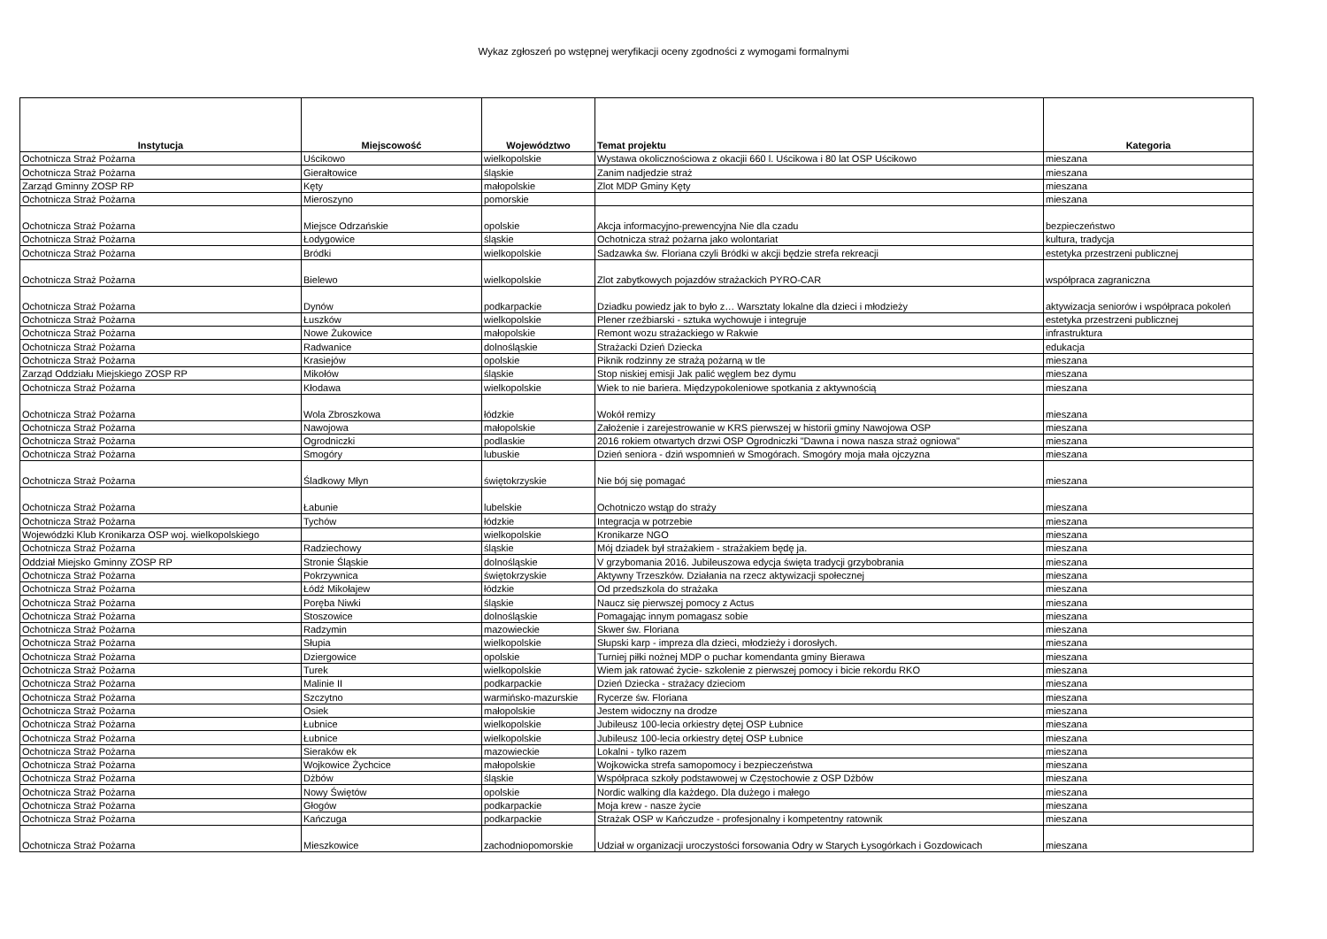Wykaz zgłoszeń po wstępnej weryfikacji oceny zgodności z wymogami formalnymi
| Instytucja | Miejscowość | Województwo | Temat projektu | Kategoria |
| --- | --- | --- | --- | --- |
| Ochotnicza Straż Pożarna | Uścikowo | wielkopolskie | Wystawa okolicznościowa z okacjii 660 l. Uścikowa i 80 lat OSP Uścikowo | mieszana |
| Ochotnicza Straż Pożarna | Gierałtowice | śląskie | Zanim nadjedzie straż | mieszana |
| Zarząd Gminny ZOSP RP | Kęty | małopolskie | Zlot MDP Gminy Kęty | mieszana |
| Ochotnicza Straż Pożarna | Mieroszyno | pomorskie | | mieszana |
| Ochotnicza Straż Pożarna | Miejsce Odrzańskie | opolskie | Akcja informacyjno-prewencyjna Nie dla czadu | bezpieczeństwo |
| Ochotnicza Straż Pożarna | Łodygowice | śląskie | Ochotnicza straż pożarna jako wolontariat | kultura, tradycja |
| Ochotnicza Straż Pożarna | Bródki | wielkopolskie | Sadzawka św. Floriana czyli Bródki w akcji będzie strefa rekreacji | estetyka przestrzeni publicznej |
| Ochotnicza Straż Pożarna | Bielewo | wielkopolskie | Zlot zabytkowych pojazdów strażackich PYRO-CAR | współpraca zagraniczna |
| Ochotnicza Straż Pożarna | Dynów | podkarpackie | Dziadku powiedz jak to było z… Warsztaty lokalne dla dzieci i młodzieży | aktywizacja seniorów i współpraca pokoleń |
| Ochotnicza Straż Pożarna | Łuszków | wielkopolskie | Plener rzeźbiarski - sztuka wychowuje i integruje | estetyka przestrzeni publicznej |
| Ochotnicza Straż Pożarna | Nowe Żukowice | małopolskie | Remont wozu strażackiego w Rakwie | infrastruktura |
| Ochotnicza Straż Pożarna | Radwanice | dolnośląskie | Strażacki Dzień Dziecka | edukacja |
| Ochotnicza Straż Pożarna | Krasiejów | opolskie | Piknik rodzinny ze strażą pożarną w tle | mieszana |
| Zarząd Oddziału Miejskiego ZOSP RP | Mikołów | śląskie | Stop niskiej emisji Jak palić węglem bez dymu | mieszana |
| Ochotnicza Straż Pożarna | Kłodawa | wielkopolskie | Wiek to nie bariera. Międzypokoleniowe spotkania z aktywnością | mieszana |
| Ochotnicza Straż Pożarna | Wola Zbroszkowa | łódzkie | Wokół remizy | mieszana |
| Ochotnicza Straż Pożarna | Nawojowa | małopolskie | Założenie i zarejestrowanie w KRS pierwszej w historii gminy Nawojowa OSP | mieszana |
| Ochotnicza Straż Pożarna | Ogrodniczki | podlaskie | 2016 rokiem otwartych drzwi OSP Ogrodniczki "Dawna i nowa nasza straż ogniowa" | mieszana |
| Ochotnicza Straż Pożarna | Smogóry | lubuskie | Dzień seniora - dziń wspomnień w Smogórach. Smogóry moja mała ojczyzna | mieszana |
| Ochotnicza Straż Pożarna | Śladkowy Młyn | świętokrzyskie | Nie bój się pomagać | mieszana |
| Ochotnicza Straż Pożarna | Łabunie | lubelskie | Ochotniczo wstąp do straży | mieszana |
| Ochotnicza Straż Pożarna | Tychów | łódzkie | Integracja w potrzebie | mieszana |
| Wojewódzki Klub Kronikarza OSP woj. wielkopolskiego | | wielkopolskie | Kronikarze NGO | mieszana |
| Ochotnicza Straż Pożarna | Radziechowy | śląskie | Mój dziadek był strażakiem - strażakiem będę ja. | mieszana |
| Oddział Miejsko Gminny ZOSP RP | Stronie Śląskie | dolnośląskie | V grzybomania 2016. Jubileuszowa edycja święta tradycji grzybobrania | mieszana |
| Ochotnicza Straż Pożarna | Pokrzywnica | świętokrzyskie | Aktywny Trzeszków. Działania na rzecz aktywizacji społecznej | mieszana |
| Ochotnicza Straż Pożarna | Łódź Mikołajew | łódzkie | Od przedszkola do strażaka | mieszana |
| Ochotnicza Straż Pożarna | Poręba Niwki | śląskie | Naucz się pierwszej pomocy z Actus | mieszana |
| Ochotnicza Straż Pożarna | Stoszowice | dolnośląskie | Pomagając innym pomagasz sobie | mieszana |
| Ochotnicza Straż Pożarna | Radzymin | mazowieckie | Skwer św. Floriana | mieszana |
| Ochotnicza Straż Pożarna | Słupia | wielkopolskie | Słupski karp - impreza dla dzieci, młodzieży i dorosłych. | mieszana |
| Ochotnicza Straż Pożarna | Dziergowice | opolskie | Turniej piłki nożnej MDP o puchar komendanta gminy Bierawa | mieszana |
| Ochotnicza Straż Pożarna | Turek | wielkopolskie | Wiem jak ratować życie- szkolenie z pierwszej pomocy i bicie rekordu RKO | mieszana |
| Ochotnicza Straż Pożarna | Malinie II | podkarpackie | Dzień Dziecka - strażacy dzieciom | mieszana |
| Ochotnicza Straż Pożarna | Szczytno | warmińsko-mazurskie | Rycerze św. Floriana | mieszana |
| Ochotnicza Straż Pożarna | Osiek | małopolskie | Jestem widoczny na drodze | mieszana |
| Ochotnicza Straż Pożarna | Łubnice | wielkopolskie | Jubileusz 100-lecia orkiestry dętej OSP Łubnice | mieszana |
| Ochotnicza Straż Pożarna | Łubnice | wielkopolskie | Jubileusz 100-lecia orkiestry dętej OSP Łubnice | mieszana |
| Ochotnicza Straż Pożarna | Sieraków ek | mazowieckie | Lokalni - tylko razem | mieszana |
| Ochotnicza Straż Pożarna | Wojkowice Żychcice | małopolskie | Wojkowicka strefa samopomocy i bezpieczeństwa | mieszana |
| Ochotnicza Straż Pożarna | Dżbów | śląskie | Współpraca szkoły podstawowej w Częstochowie z OSP Dżbów | mieszana |
| Ochotnicza Straż Pożarna | Nowy Świętów | opolskie | Nordic walking dla każdego. Dla dużego i małego | mieszana |
| Ochotnicza Straż Pożarna | Głogów | podkarpackie | Moja krew - nasze życie | mieszana |
| Ochotnicza Straż Pożarna | Kańczuga | podkarpackie | Strażak OSP w Kańczudze - profesjonalny i kompetentny ratownik | mieszana |
| Ochotnicza Straż Pożarna | Mieszkowice | zachodniopomorskie | Udział w organizacji uroczystości forsowania Odry w Starych Łysogórkach i Gozdowicach | mieszana |